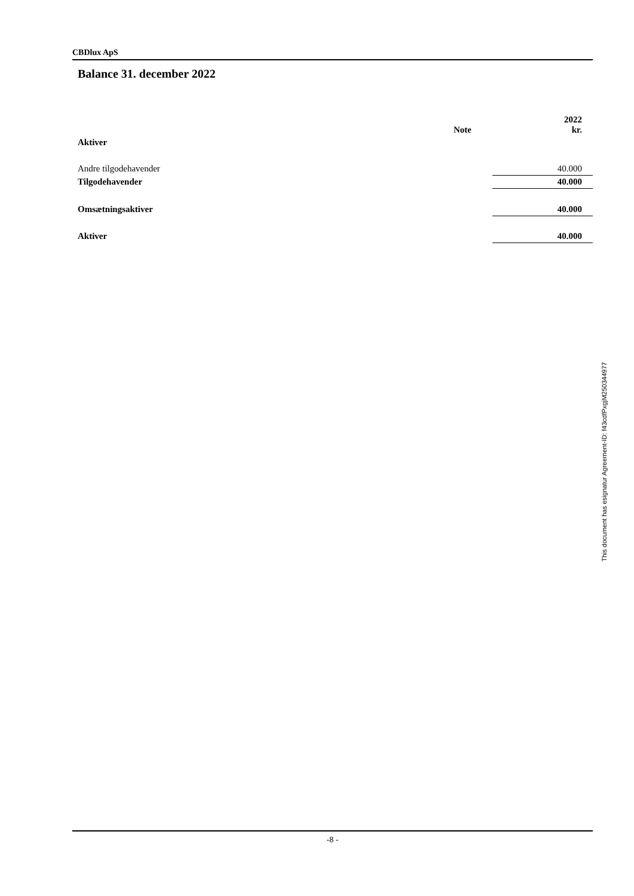CBDlux ApS
Balance 31. december 2022
| | Note | 2022 kr. |
| --- | --- | --- |
| Aktiver | | |
| Andre tilgodehavender | | 40.000 |
| Tilgodehavender | | 40.000 |
| Omsætningsaktiver | | 40.000 |
| Aktiver | | 40.000 |
This document has esignatur Agreement-ID: f43cdfPxgjM250344977
-8 -